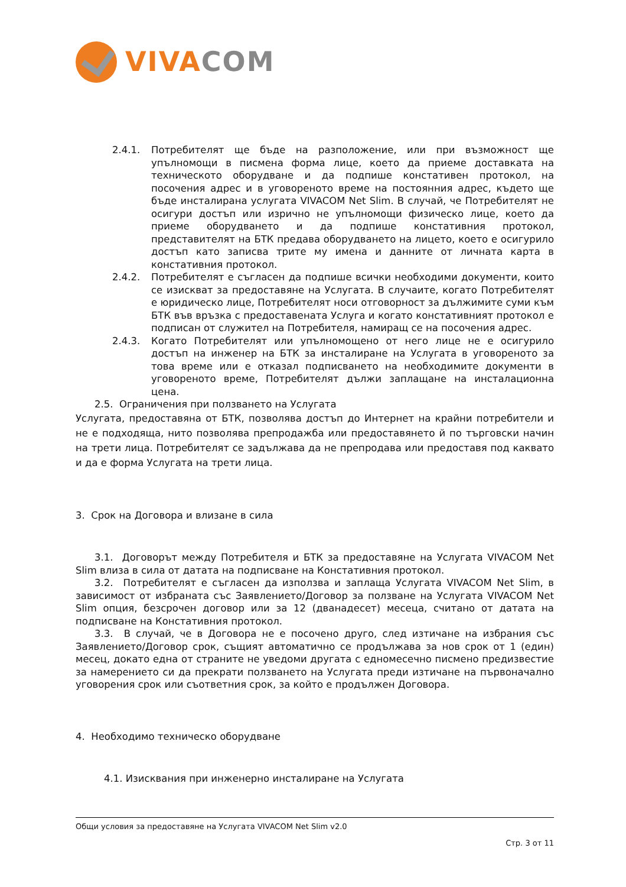VIVA COM
2.4.1. Потребителят ще бъде на разположение, или при възможност ще упълномощи в писмена форма лице, което да приеме доставката на техническото оборудване и да подпише констативен протокол, на посочения адрес и в уговореното време на постоянния адрес, където ще бъде инсталирана услугата VIVACOM Net Slim. В случай, че Потребителят не осигури достъп или изрично не упълномощи физическо лице, което да приеме оборудването и да подпише констативния протокол, представителят на БТК предава оборудването на лицето, което е осигурило достъп като записва трите му имена и данните от личната карта в констативния протокол.
2.4.2. Потребителят е съгласен да подпише всички необходими документи, които се изискват за предоставяне на Услугата. В случаите, когато Потребителят е юридическо лице, Потребителят носи отговорност за дължимите суми към БТК във връзка с предоставената Услуга и когато констативният протокол е подписан от служител на Потребителя, намиращ се на посочения адрес.
2.4.3. Когато Потребителят или упълномощено от него лице не е осигурило достъп на инженер на БТК за инсталиране на Услугата в уговореното за това време или е отказал подписването на необходимите документи в уговореното време, Потребителят дължи заплащане на инсталационна цена.
2.5. Ограничения при ползването на Услугата
Услугата, предоставяна от БТК, позволява достъп до Интернет на крайни потребители и не е подходяща, нито позволява препродажба или предоставянето й по търговски начин на трети лица. Потребителят се задължава да не препродава или предоставя под каквато и да е форма Услугата на трети лица.
3. Срок на Договора и влизане в сила
3.1. Договорът между Потребителя и БТК за предоставяне на Услугата VIVACOM Net Slim влиза в сила от датата на подписване на Констативния протокол.
3.2. Потребителят е съгласен да използва и заплаща Услугата VIVACOM Net Slim, в зависимост от избраната със Заявлението/Договор за ползване на Услугата VIVACOM Net Slim опция, безсрочен договор или за 12 (дванадесет) месеца, считано от датата на подписване на Констативния протокол.
3.3. В случай, че в Договора не е посочено друго, след изтичане на избрания със Заявлението/Договор срок, същият автоматично се продължава за нов срок от 1 (един) месец, докато една от страните не уведоми другата с едномесечно писмено предизвестие за намерението си да прекрати ползването на Услугата преди изтичане на първоначално уговорения срок или съответния срок, за който е продължен Договора.
4. Необходимо техническо оборудване
4.1. Изисквания при инженерно инсталиране на Услугата
Общи условия за предоставяне на Услугата VIVACOM Net Slim v2.0
Стр. 3 от 11